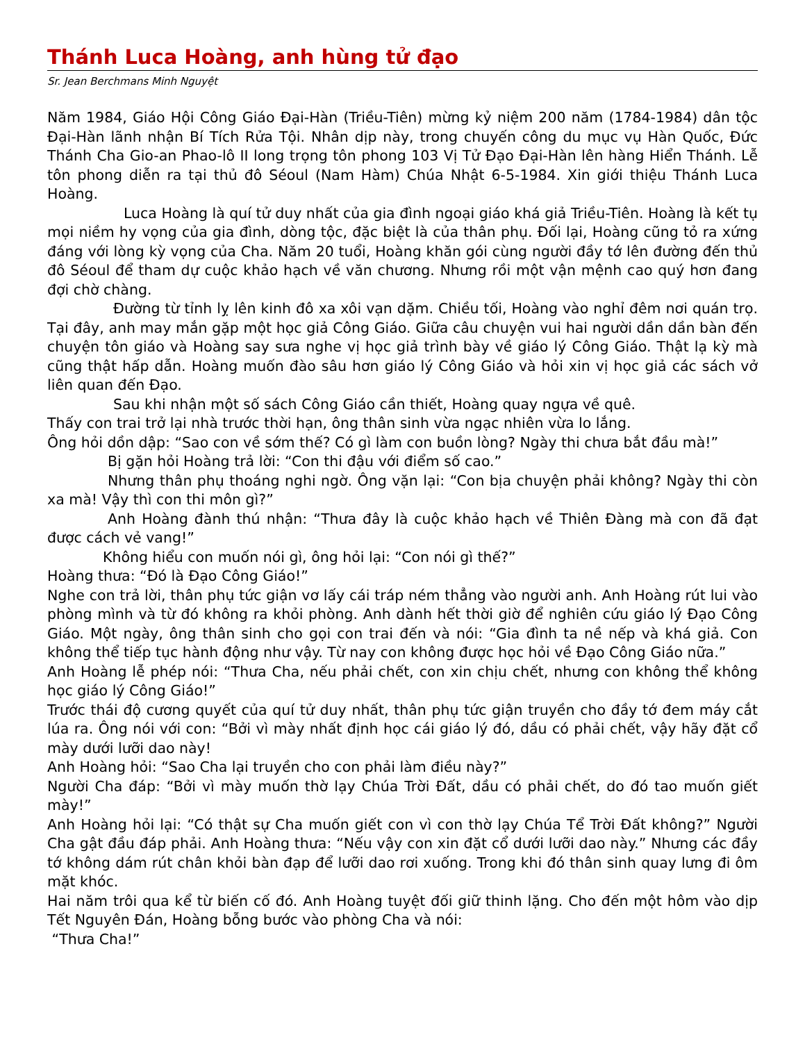Thánh Luca Hoàng, anh hùng tử đạo
Sr. Jean Berchmans Minh Nguyệt
Năm 1984, Giáo Hội Công Giáo Đại-Hàn (Triều-Tiên) mừng kỷ niệm 200 năm (1784-1984) dân tộc Đại-Hàn lãnh nhận Bí Tích Rửa Tội. Nhân dịp này, trong chuyến công du mục vụ Hàn Quốc, Đức Thánh Cha Gio-an Phao-lô II long trọng tôn phong 103 Vị Tử Đạo Đại-Hàn lên hàng Hiển Thánh. Lễ tôn phong diễn ra tại thủ đô Séoul (Nam Hàm) Chúa Nhật 6-5-1984. Xin giới thiệu Thánh Luca Hoàng.
Luca Hoàng là quí tử duy nhất của gia đình ngoại giáo khá giả Triều-Tiên. Hoàng là kết tụ mọi niềm hy vọng của gia đình, dòng tộc, đặc biệt là của thân phụ. Đối lại, Hoàng cũng tỏ ra xứng đáng với lòng kỳ vọng của Cha. Năm 20 tuổi, Hoàng khăn gói cùng người đầy tớ lên đường đến thủ đô Séoul để tham dự cuộc khảo hạch về văn chương. Nhưng rồi một vận mệnh cao quý hơn đang đợi chờ chàng.
Đường từ tỉnh lỵ lên kinh đô xa xôi vạn dặm. Chiều tối, Hoàng vào nghỉ đêm nơi quán trọ. Tại đây, anh may mắn gặp một học giả Công Giáo. Giữa câu chuyện vui hai người dần dần bàn đến chuyện tôn giáo và Hoàng say sưa nghe vị học giả trình bày về giáo lý Công Giáo. Thật lạ kỳ mà cũng thật hấp dẫn. Hoàng muốn đào sâu hơn giáo lý Công Giáo và hỏi xin vị học giả các sách vở liên quan đến Đạo.
Sau khi nhận một số sách Công Giáo cần thiết, Hoàng quay ngựa về quê.
Thấy con trai trở lại nhà trước thời hạn, ông thân sinh vừa ngạc nhiên vừa lo lắng.
Ông hỏi dồn dập: “Sao con về sớm thế? Có gì làm con buồn lòng? Ngày thi chưa bắt đầu mà!”
Bị gặn hỏi Hoàng trả lời: “Con thi đậu với điểm số cao.”
Nhưng thân phụ thoáng nghi ngờ. Ông vặn lại: “Con bịa chuyện phải không? Ngày thi còn xa mà! Vậy thì con thi môn gì?”
Anh Hoàng đành thú nhận: “Thưa đây là cuộc khảo hạch về Thiên Đàng mà con đã đạt được cách vẻ vang!”
Không hiểu con muốn nói gì, ông hỏi lại: “Con nói gì thế?”
Hoàng thưa: “Đó là Đạo Công Giáo!”
Nghe con trả lời, thân phụ tức giận vơ lấy cái tráp ném thẳng vào người anh. Anh Hoàng rút lui vào phòng mình và từ đó không ra khỏi phòng. Anh dành hết thời giờ để nghiên cứu giáo lý Đạo Công Giáo. Một ngày, ông thân sinh cho gọi con trai đến và nói: “Gia đình ta nề nếp và khá giả. Con không thể tiếp tục hành động như vậy. Từ nay con không được học hỏi về Đạo Công Giáo nữa.”
Anh Hoàng lễ phép nói: “Thưa Cha, nếu phải chết, con xin chịu chết, nhưng con không thể không học giáo lý Công Giáo!”
Trước thái độ cương quyết của quí tử duy nhất, thân phụ tức giận truyền cho đầy tớ đem máy cắt lúa ra. Ông nói với con: “Bởi vì mày nhất định học cái giáo lý đó, dầu có phải chết, vậy hãy đặt cổ mày dưới lưỡi dao này!
Anh Hoàng hỏi: “Sao Cha lại truyền cho con phải làm điều này?”
Người Cha đáp: “Bởi vì mày muốn thờ lạy Chúa Trời Đất, dầu có phải chết, do đó tao muốn giết mày!”
Anh Hoàng hỏi lại: “Có thật sự Cha muốn giết con vì con thờ lạy Chúa Tể Trời Đất không?” Người Cha gật đầu đáp phải. Anh Hoàng thưa: “Nếu vậy con xin đặt cổ dưới lưỡi dao này.” Nhưng các đầy tớ không dám rút chân khỏi bàn đạp để lưỡi dao rơi xuống. Trong khi đó thân sinh quay lưng đi ôm mặt khóc.
Hai năm trôi qua kể từ biến cố đó. Anh Hoàng tuyệt đối giữ thinh lặng. Cho đến một hôm vào dịp Tết Nguyên Đán, Hoàng bỗng bước vào phòng Cha và nói:
“Thưa Cha!”